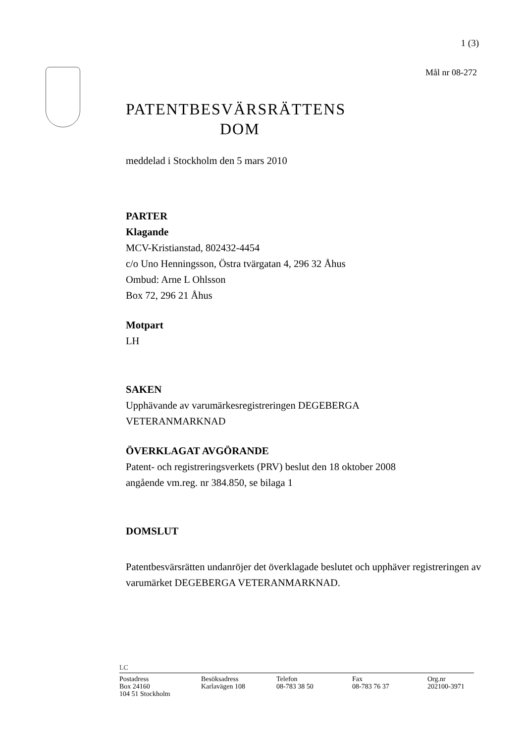1 (3)
Mål nr 08-272
PATENTBESVÄRSRÄTTENS
DOM
meddelad i Stockholm den 5 mars 2010
PARTER
Klagande
MCV-Kristianstad, 802432-4454
c/o Uno Henningsson, Östra tvärgatan 4, 296 32 Åhus
Ombud: Arne L Ohlsson
Box 72, 296 21 Åhus
Motpart
LH
SAKEN
Upphävande av varumärkesregistreringen DEGEBERGA
VETERANMARKNAD
ÖVERKLAGAT AVGÖRANDE
Patent- och registreringsverkets (PRV) beslut den 18 oktober 2008
angående vm.reg. nr 384.850, se bilaga 1
DOMSLUT
Patentbesvärsrätten undanröjer det överklagade beslutet och upphäver registreringen av varumärket DEGEBERGA VETERANMARKNAD.
LC
Postadress
Box 24160
104 51 Stockholm
Besöksadress
Karlavägen 108
Telefon
08-783 38 50
Fax
08-783 76 37
Org.nr
202100-3971